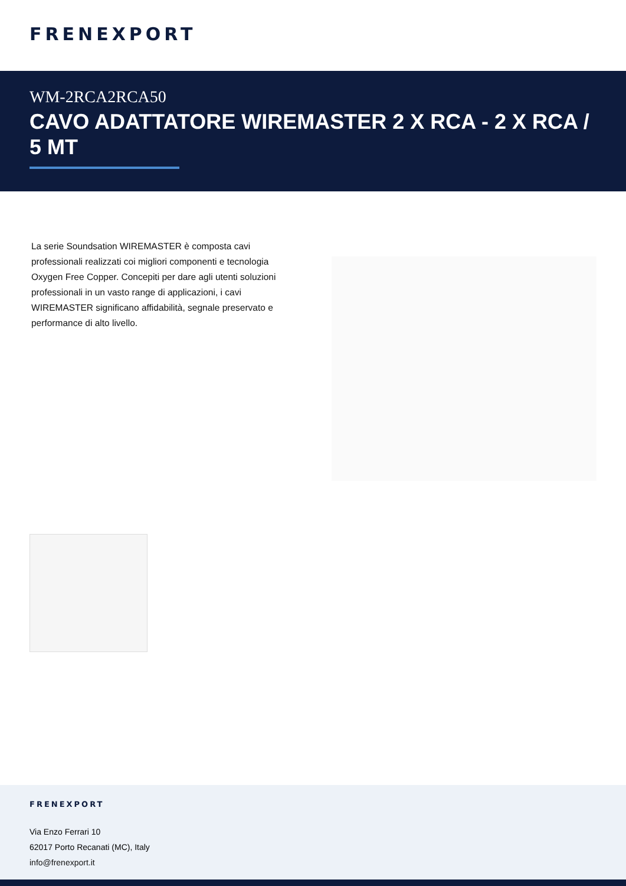FRENEXPORT
WM-2RCA2RCA50
CAVO ADATTATORE WIREMASTER 2 X RCA - 2 X RCA / 5 MT
La serie Soundsation WIREMASTER è composta cavi professionali realizzati coi migliori componenti e tecnologia Oxygen Free Copper. Concepiti per dare agli utenti soluzioni professionali in un vasto range di applicazioni, i cavi WIREMASTER significano affidabilità, segnale preservato e performance di alto livello.
FRENEXPORT
Via Enzo Ferrari 10
62017 Porto Recanati (MC), Italy
info@frenexport.it